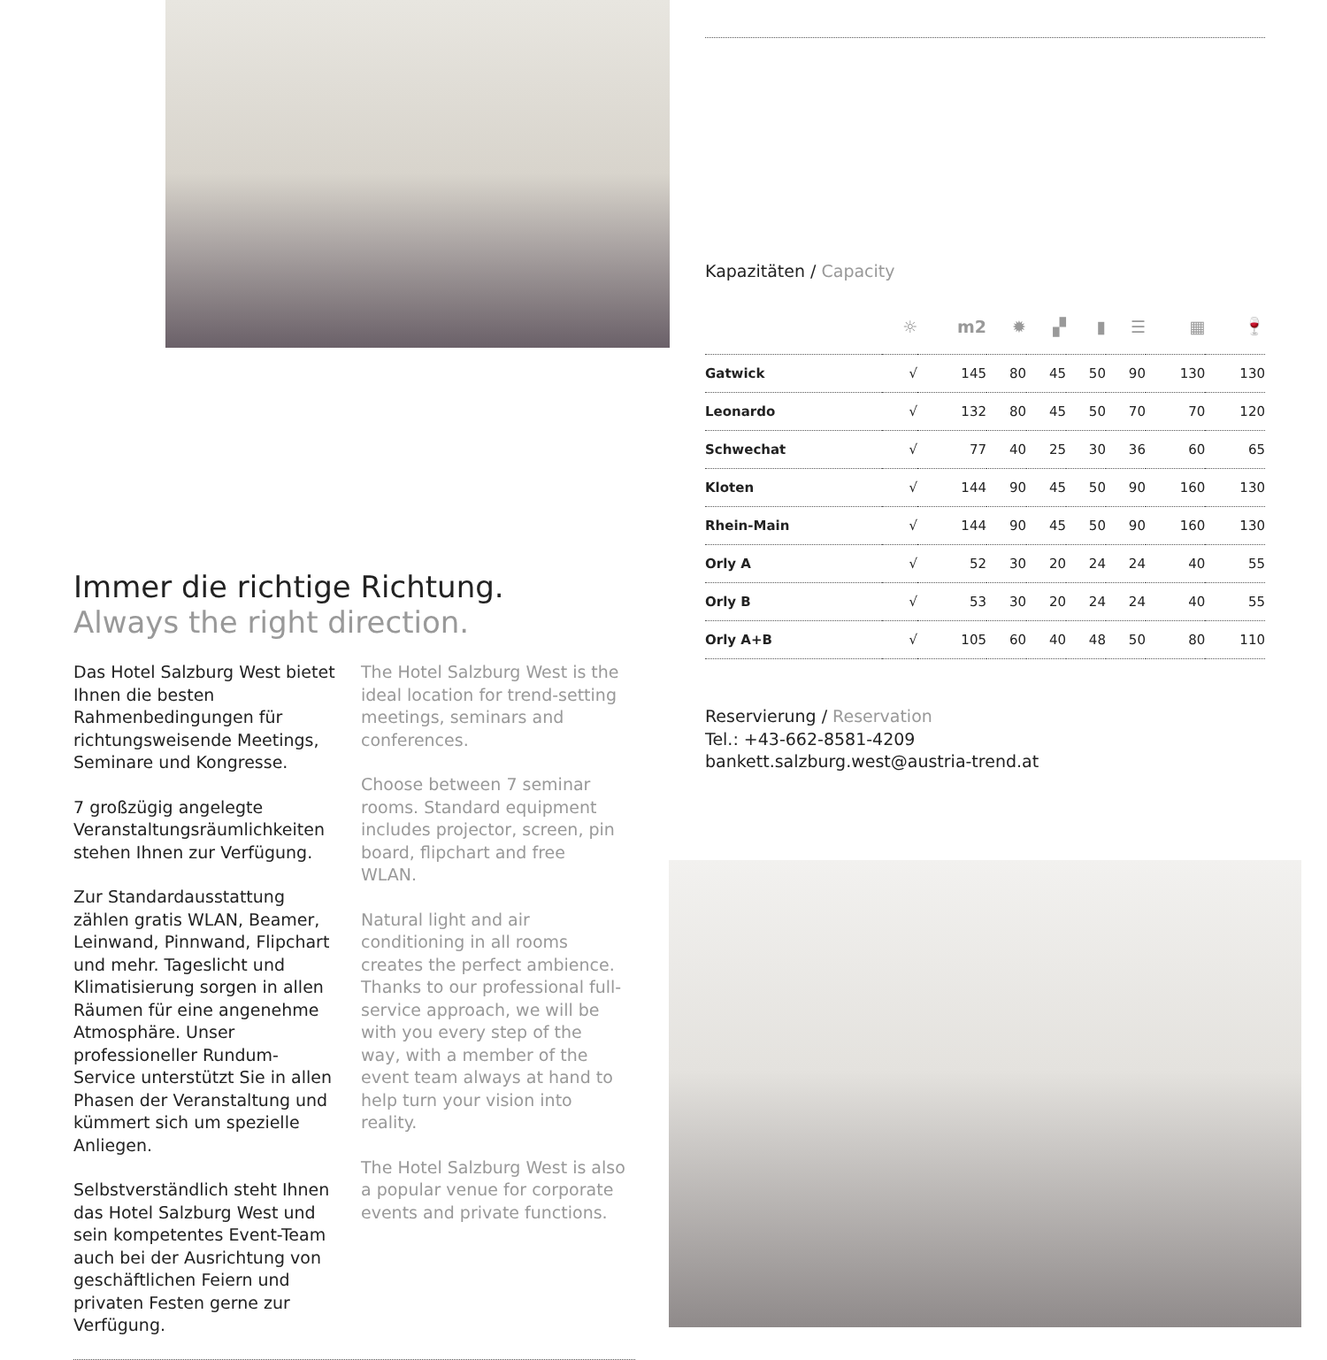Immer die richtige Richtung.
Always the right direction.
Das Hotel Salzburg West bietet Ihnen die besten Rahmenbedingungen für richtungsweisende Meetings, Seminare und Kongresse.
7 großzügig angelegte Veranstaltungsräumlichkeiten stehen Ihnen zur Verfügung.
Zur Standardausstattung zählen gratis WLAN, Beamer, Leinwand, Pinnwand, Flipchart und mehr. Tageslicht und Klimatisierung sorgen in allen Räumen für eine angenehme Atmosphäre. Unser professioneller Rundum-Service unterstützt Sie in allen Phasen der Veranstaltung und kümmert sich um spezielle Anliegen.
Selbstverständlich steht Ihnen das Hotel Salzburg West und sein kompetentes Event-Team auch bei der Ausrichtung von geschäftlichen Feiern und privaten Festen gerne zur Verfügung.
The Hotel Salzburg West is the ideal location for trend-setting meetings, seminars and conferences.
Choose between 7 seminar rooms. Standard equipment includes projector, screen, pin board, flipchart and free WLAN.
Natural light and air conditioning in all rooms creates the perfect ambience. Thanks to our professional full-service approach, we will be with you every step of the way, with a member of the event team always at hand to help turn your vision into reality.
The Hotel Salzburg West is also a popular venue for corporate events and private functions.
Kapazitäten / Capacity
| | ☼ | m2 | ✹ | ▞ | ▮ | ☰ | ▦ | 🍷 |
| --- | --- | --- | --- | --- | --- | --- | --- | --- |
| Gatwick | √ | 145 | 80 | 45 | 50 | 90 | 130 | 130 |
| Leonardo | √ | 132 | 80 | 45 | 50 | 70 | 70 | 120 |
| Schwechat | √ | 77 | 40 | 25 | 30 | 36 | 60 | 65 |
| Kloten | √ | 144 | 90 | 45 | 50 | 90 | 160 | 130 |
| Rhein-Main | √ | 144 | 90 | 45 | 50 | 90 | 160 | 130 |
| Orly A | √ | 52 | 30 | 20 | 24 | 24 | 40 | 55 |
| Orly B | √ | 53 | 30 | 20 | 24 | 24 | 40 | 55 |
| Orly A+B | √ | 105 | 60 | 40 | 48 | 50 | 80 | 110 |
Reservierung / Reservation
Tel.: +43-662-8581-4209
bankett.salzburg.west@austria-trend.at